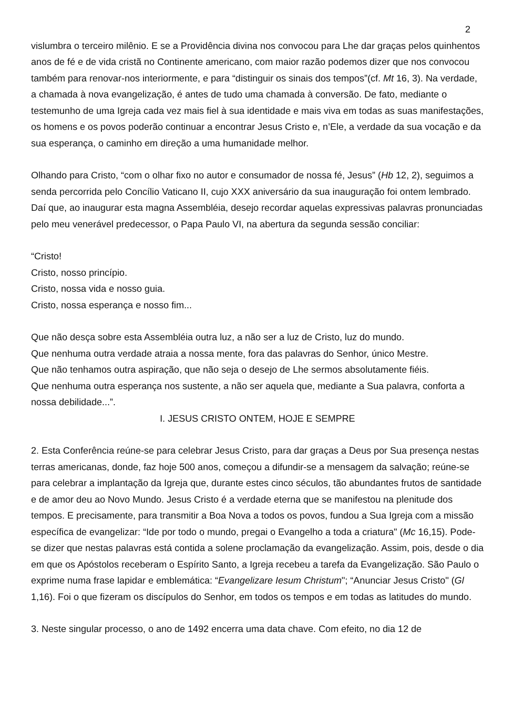2
vislumbra o terceiro milênio. E se a Providência divina nos convocou para Lhe dar graças pelos quinhentos anos de fé e de vida cristã no Continente americano, com maior razão podemos dizer que nos convocou também para renovar-nos interiormente, e para “distinguir os sinais dos tempos”(cf. Mt 16, 3). Na verdade, a chamada à nova evangelização, é antes de tudo uma chamada à conversão. De fato, mediante o testemunho de uma Igreja cada vez mais fiel à sua identidade e mais viva em todas as suas manifestações, os homens e os povos poderão continuar a encontrar Jesus Cristo e, n’Ele, a verdade da sua vocação e da sua esperança, o caminho em direção a uma humanidade melhor.
Olhando para Cristo, “com o olhar fixo no autor e consumador de nossa fé, Jesus” (Hb 12, 2), seguimos a senda percorrida pelo Concílio Vaticano II, cujo XXX aniversário da sua inauguração foi ontem lembrado. Daí que, ao inaugurar esta magna Assembléia, desejo recordar aquelas expressivas palavras pronunciadas pelo meu venerável predecessor, o Papa Paulo VI, na abertura da segunda sessão conciliar:
“Cristo!
Cristo, nosso princípio.
Cristo, nossa vida e nosso guia.
Cristo, nossa esperança e nosso fim...
Que não desça sobre esta Assembléia outra luz, a não ser a luz de Cristo, luz do mundo.
Que nenhuma outra verdade atraia a nossa mente, fora das palavras do Senhor, único Mestre.
Que não tenhamos outra aspiração, que não seja o desejo de Lhe sermos absolutamente fiéis.
Que nenhuma outra esperança nos sustente, a não ser aquela que, mediante a Sua palavra, conforta a nossa debilidade...”.
I. JESUS CRISTO ONTEM, HOJE E SEMPRE
2. Esta Conferência reúne-se para celebrar Jesus Cristo, para dar graças a Deus por Sua presença nestas terras americanas, donde, faz hoje 500 anos, começou a difundir-se a mensagem da salvação; reúne-se para celebrar a implantação da Igreja que, durante estes cinco séculos, tão abundantes frutos de santidade e de amor deu ao Novo Mundo. Jesus Cristo é a verdade eterna que se manifestou na plenitude dos tempos. E precisamente, para transmitir a Boa Nova a todos os povos, fundou a Sua Igreja com a missão específica de evangelizar: “Ide por todo o mundo, pregai o Evangelho a toda a criatura" (Mc 16,15). Pode-se dizer que nestas palavras está contida a solene proclamação da evangelização. Assim, pois, desde o dia em que os Apóstolos receberam o Espírito Santo, a Igreja recebeu a tarefa da Evangelização. São Paulo o exprime numa frase lapidar e emblemática: “Evangelizare Iesum Christum"; “Anunciar Jesus Cristo" (Gl 1,16). Foi o que fizeram os discípulos do Senhor, em todos os tempos e em todas as latitudes do mundo.
3. Neste singular processo, o ano de 1492 encerra uma data chave. Com efeito, no dia 12 de